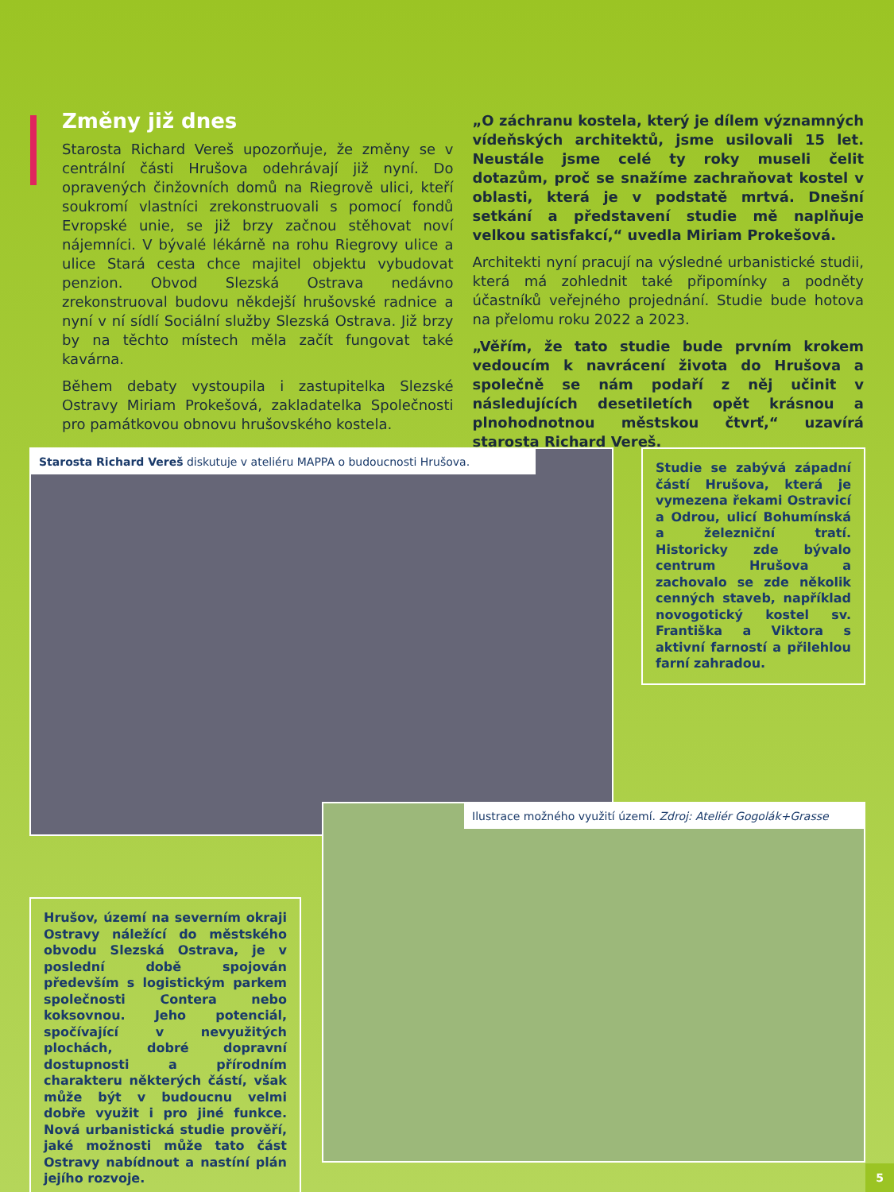Změny již dnes
Starosta Richard Vereš upozorňuje, že změny se v centrální části Hrušova odehrávají již nyní. Do opravených činžovních domů na Riegrově ulici, kteří soukromí vlastníci zrekonstruovali s pomocí fondů Evropské unie, se již brzy začnou stěhovat noví nájemníci. V bývalé lékárně na rohu Riegrovy ulice a ulice Stará cesta chce majitel objektu vybudovat penzion. Obvod Slezská Ostrava nedávno zrekonstruoval budovu někdejší hrušovské radnice a nyní v ní sídlí Sociální služby Slezská Ostrava. Již brzy by na těchto místech měla začít fungovat také kavárna.
Během debaty vystoupila i zastupitelka Slezské Ostravy Miriam Prokešová, zakladatelka Společnosti pro památkovou obnovu hrušovského kostela.
„O záchranu kostela, který je dílem významných vídeňských architektů, jsme usilovali 15 let. Neustále jsme celé ty roky museli čelit dotazům, proč se snažíme zachraňovat kostel v oblasti, která je v podstatě mrtvá. Dnešní setkání a představení studie mě naplňuje velkou satisfakcí,“ uvedla Miriam Prokešová.
Architekti nyní pracují na výsledné urbanistické studii, která má zohlednit také připomínky a podněty účastníků veřejného projednání. Studie bude hotova na přelomu roku 2022 a 2023.
„Věřím, že tato studie bude prvním krokem vedoucím k navrácení života do Hrušova a společně se nám podaří z něj učinit v následujících desetiletích opět krásnou a plnohodnotnou městskou čtvrť,“ uzavírá starosta Richard Vereš.
Starosta Richard Vereš diskutuje v ateliéru MAPPA o budoucnosti Hrušova.
Studie se zabývá západní částí Hrušova, která je vymezena řekami Ostravicí a Odrou, ulicí Bohumínská a železniční tratí. Historicky zde bývalo centrum Hrušova a zachovalo se zde několik cenných staveb, například novogotický kostel sv. Františka a Viktora s aktivní farností a přilehlou farní zahradou.
Ilustrace možného využití území. Zdroj: Ateliér Gogolák+Grasse
Hrušov, území na severním okraji Ostravy náležící do městského obvodu Slezská Ostrava, je v poslední době spojován především s logistickým parkem společnosti Contera nebo koksovnou. Jeho potenciál, spočívající v nevyužitých plochách, dobré dopravní dostupnosti a přírodním charakteru některých částí, však může být v budoucnu velmi dobře využit i pro jiné funkce. Nová urbanistická studie prověří, jaké možnosti může tato část Ostravy nabídnout a nastíní plán jejího rozvoje.
5